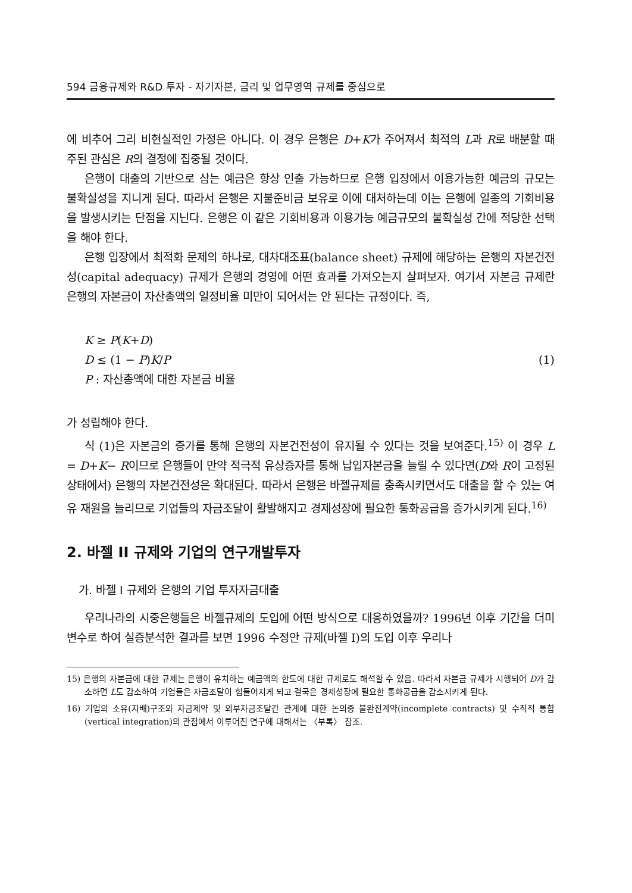594 금융규제와 R&D 투자 - 자기자본, 금리 및 업무영역 규제를 중심으로
에 비추어 그리 비현실적인 가정은 아니다. 이 경우 은행은 D+K가 주어져서 최적의 L과 R로 배분할 때 주된 관심은 R의 결정에 집중될 것이다.
은행이 대출의 기반으로 삼는 예금은 항상 인출 가능하므로 은행 입장에서 이용가능한 예금의 규모는 불확실성을 지니게 된다. 따라서 은행은 지불준비금 보유로 이에 대처하는데 이는 은행에 일종의 기회비용을 발생시키는 단점을 지닌다. 은행은 이 같은 기회비용과 이용가능 예금규모의 불확실성 간에 적당한 선택을 해야 한다.
은행 입장에서 최적화 문제의 하나로, 대차대조표(balance sheet) 규제에 해당하는 은행의 자본건전성(capital adequacy) 규제가 은행의 경영에 어떤 효과를 가져오는지 살펴보자. 여기서 자본금 규제란 은행의 자본금이 자산총액의 일정비율 미만이 되어서는 안 된다는 규정이다. 즉,
K ≥ P(K+D)
D ≤ (1 − P)K/P (1)
P : 자산총액에 대한 자본금 비율
가 성립해야 한다.
식 (1)은 자본금의 증가를 통해 은행의 자본건전성이 유지될 수 있다는 것을 보여준다.<sup>15)</sup> 이 경우 L = D+K− R이므로 은행들이 만약 적극적 유상증자를 통해 납입자본금을 늘릴 수 있다면(D와 R이 고정된 상태에서) 은행의 자본건전성은 확대된다. 따라서 은행은 바젤규제를 충족시키면서도 대출을 할 수 있는 여유 재원을 늘리므로 기업들의 자금조달이 활발해지고 경제성장에 필요한 통화공급을 증가시키게 된다.<sup>16)</sup>
2. 바젤 II 규제와 기업의 연구개발투자
가. 바젤 I 규제와 은행의 기업 투자자금대출
우리나라의 시중은행들은 바젤규제의 도입에 어떤 방식으로 대응하였을까? 1996년 이후 기간을 더미변수로 하여 실증분석한 결과를 보면 1996 수정안 규제(바젤 I)의 도입 이후 우리나
15) 은행의 자본금에 대한 규제는 은행이 유치하는 예금액의 한도에 대한 규제로도 해석할 수 있음. 따라서 자본금 규제가 시행되어 D가 감소하면 L도 감소하여 기업들은 자금조달이 힘들어지게 되고 결국은 경제성장에 필요한 통화공급을 감소시키게 된다.
16) 기업의 소유(지배)구조와 자금제약 및 외부자금조달간 관계에 대한 논의중 불완전계약(incomplete contracts) 및 수직적 통합(vertical integration)의 관점에서 이루어진 연구에 대해서는 〈부록〉 참조.